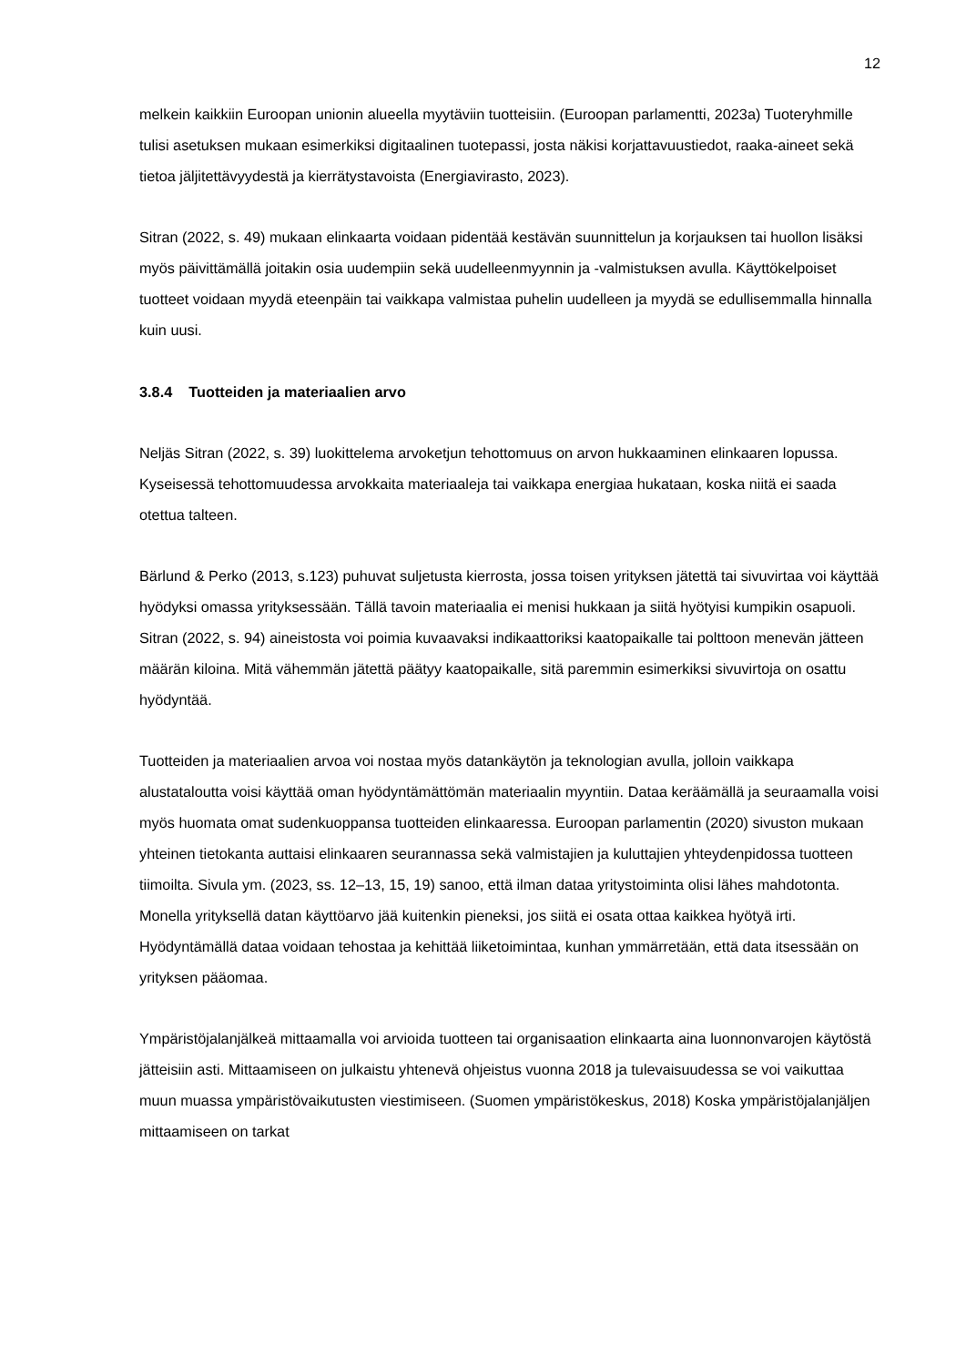12
melkein kaikkiin Euroopan unionin alueella myytäviin tuotteisiin. (Euroopan parlamentti, 2023a) Tuoteryhmille tulisi asetuksen mukaan esimerkiksi digitaalinen tuotepassi, josta näkisi korjattavuustiedot, raaka-aineet sekä tietoa jäljitettävyydestä ja kierrätystavoista (Energiavirasto, 2023).
Sitran (2022, s. 49) mukaan elinkaarta voidaan pidentää kestävän suunnittelun ja korjauksen tai huollon lisäksi myös päivittämällä joitakin osia uudempiin sekä uudelleenmyynnin ja -valmistuksen avulla. Käyttökelpoiset tuotteet voidaan myydä eteenpäin tai vaikkapa valmistaa puhelin uudelleen ja myydä se edullisemmalla hinnalla kuin uusi.
3.8.4 Tuotteiden ja materiaalien arvo
Neljäs Sitran (2022, s. 39) luokittelema arvoketjun tehottomuus on arvon hukkaaminen elinkaaren lopussa. Kyseisessä tehottomuudessa arvokkaita materiaaleja tai vaikkapa energiaa hukataan, koska niitä ei saada otettua talteen.
Bärlund & Perko (2013, s.123) puhuvat suljetusta kierrosta, jossa toisen yrityksen jätettä tai sivuvirtaa voi käyttää hyödyksi omassa yrityksessään. Tällä tavoin materiaalia ei menisi hukkaan ja siitä hyötyisi kumpikin osapuoli. Sitran (2022, s. 94) aineistosta voi poimia kuvaavaksi indikaattoriksi kaatopaikalle tai polttoon menevän jätteen määrän kiloina. Mitä vähemmän jätettä päätyy kaatopaikalle, sitä paremmin esimerkiksi sivuvirtoja on osattu hyödyntää.
Tuotteiden ja materiaalien arvoa voi nostaa myös datankäytön ja teknologian avulla, jolloin vaikkapa alustataloutta voisi käyttää oman hyödyntämättömän materiaalin myyntiin. Dataa keräämällä ja seuraamalla voisi myös huomata omat sudenkuoppansa tuotteiden elinkaaressa. Euroopan parlamentin (2020) sivuston mukaan yhteinen tietokanta auttaisi elinkaaren seurannassa sekä valmistajien ja kuluttajien yhteydenpidossa tuotteen tiimoilta. Sivula ym. (2023, ss. 12–13, 15, 19) sanoo, että ilman dataa yritystoiminta olisi lähes mahdotonta. Monella yrityksellä datan käyttöarvo jää kuitenkin pieneksi, jos siitä ei osata ottaa kaikkea hyötyä irti. Hyödyntämällä dataa voidaan tehostaa ja kehittää liiketoimintaa, kunhan ymmärretään, että data itsessään on yrityksen pääomaa.
Ympäristöjalanjälkeä mittaamalla voi arvioida tuotteen tai organisaation elinkaarta aina luonnonvarojen käytöstä jätteisiin asti. Mittaamiseen on julkaistu yhtenevä ohjeistus vuonna 2018 ja tulevaisuudessa se voi vaikuttaa muun muassa ympäristövaikutusten viestimiseen. (Suomen ympäristökeskus, 2018) Koska ympäristöjalanjäljen mittaamiseen on tarkat